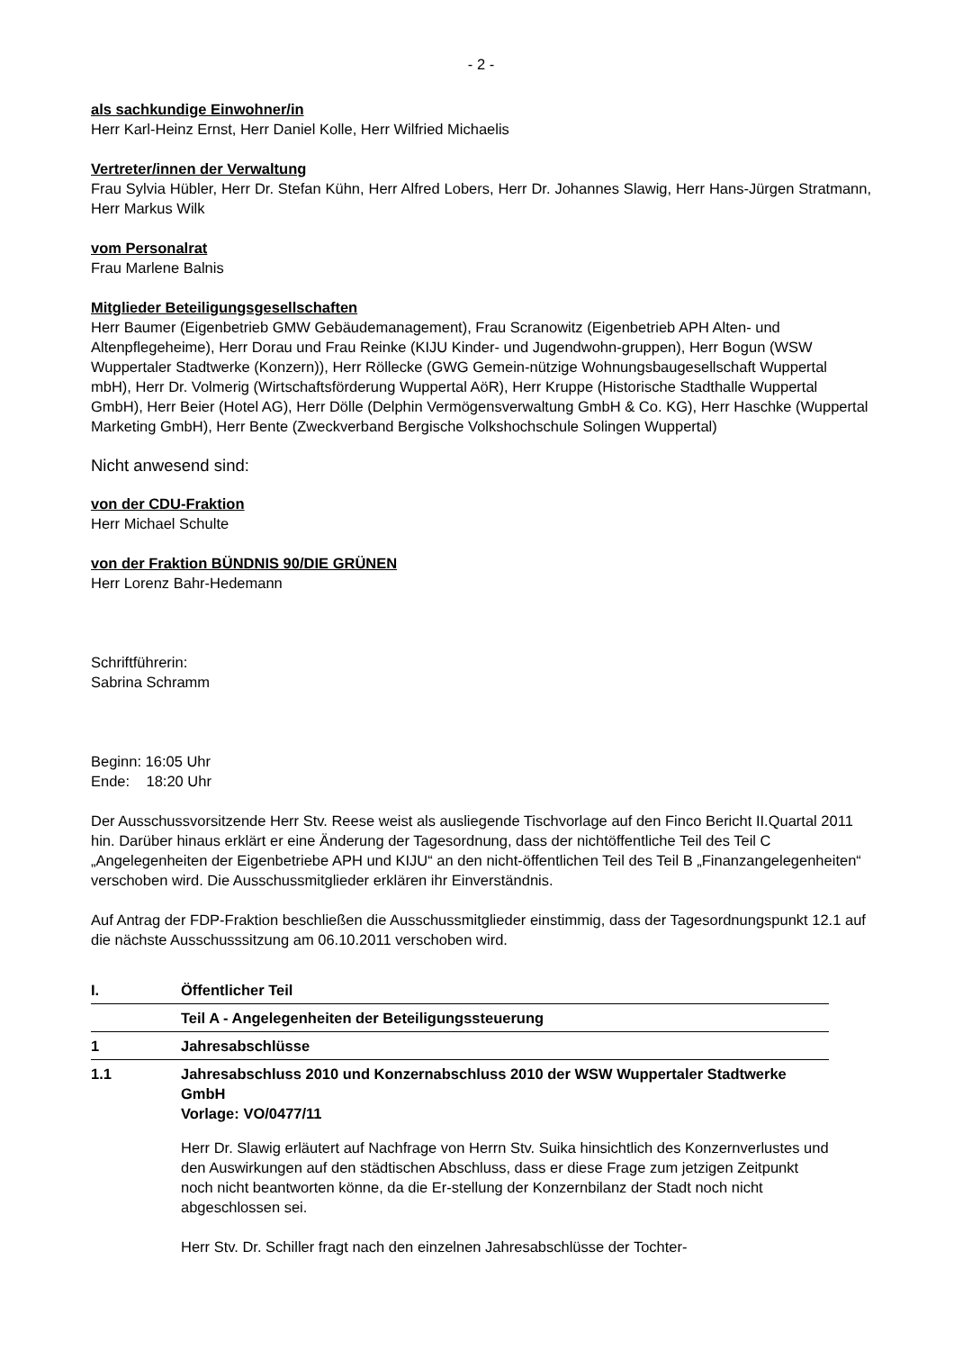- 2 -
als sachkundige Einwohner/in
Herr Karl-Heinz Ernst, Herr Daniel Kolle, Herr Wilfried Michaelis
Vertreter/innen der Verwaltung
Frau Sylvia Hübler, Herr Dr. Stefan Kühn, Herr Alfred Lobers, Herr Dr. Johannes Slawig, Herr Hans-Jürgen Stratmann, Herr Markus Wilk
vom Personalrat
Frau Marlene Balnis
Mitglieder Beteiligungsgesellschaften
Herr Baumer (Eigenbetrieb GMW Gebäudemanagement), Frau Scranowitz (Eigenbetrieb APH Alten- und Altenpflegeheime), Herr Dorau und Frau Reinke (KIJU Kinder- und Jugendwohn-gruppen), Herr Bogun (WSW Wuppertaler Stadtwerke (Konzern)), Herr Röllecke (GWG Gemein-nützige Wohnungsbaugesellschaft Wuppertal mbH), Herr Dr. Volmerig (Wirtschaftsförderung Wuppertal AöR), Herr Kruppe (Historische Stadthalle Wuppertal GmbH), Herr Beier (Hotel AG), Herr Dölle (Delphin Vermögensverwaltung GmbH & Co. KG), Herr Haschke (Wuppertal Marketing GmbH), Herr Bente (Zweckverband Bergische Volkshochschule Solingen Wuppertal)
Nicht anwesend sind:
von der CDU-Fraktion
Herr Michael Schulte
von der Fraktion BÜNDNIS 90/DIE GRÜNEN
Herr Lorenz Bahr-Hedemann
Schriftführerin:
Sabrina Schramm
Beginn: 16:05 Uhr
Ende: 18:20 Uhr
Der Ausschussvorsitzende Herr Stv. Reese weist als ausliegende Tischvorlage auf den Finco Bericht II.Quartal 2011 hin. Darüber hinaus erklärt er eine Änderung der Tagesordnung, dass der nichtöffentliche Teil des Teil C „Angelegenheiten der Eigenbetriebe APH und KIJU“ an den nicht-öffentlichen Teil des Teil B „Finanzangelegenheiten“ verschoben wird. Die Ausschussmitglieder erklären ihr Einverständnis.
Auf Antrag der FDP-Fraktion beschließen die Ausschussmitglieder einstimmig, dass der Tagesordnungspunkt 12.1 auf die nächste Ausschusssitzung am 06.10.2011 verschoben wird.
I. Öffentlicher Teil
Teil A - Angelegenheiten der Beteiligungssteuerung
1 Jahresabschlüsse
1.1 Jahresabschluss 2010 und Konzernabschluss 2010 der WSW Wuppertaler Stadtwerke GmbH
Vorlage: VO/0477/11
Herr Dr. Slawig erläutert auf Nachfrage von Herrn Stv. Suika hinsichtlich des Konzernverlustes und den Auswirkungen auf den städtischen Abschluss, dass er diese Frage zum jetzigen Zeitpunkt noch nicht beantworten könne, da die Er-stellung der Konzernbilanz der Stadt noch nicht abgeschlossen sei.
Herr Stv. Dr. Schiller fragt nach den einzelnen Jahresabschlüsse der Tochter-